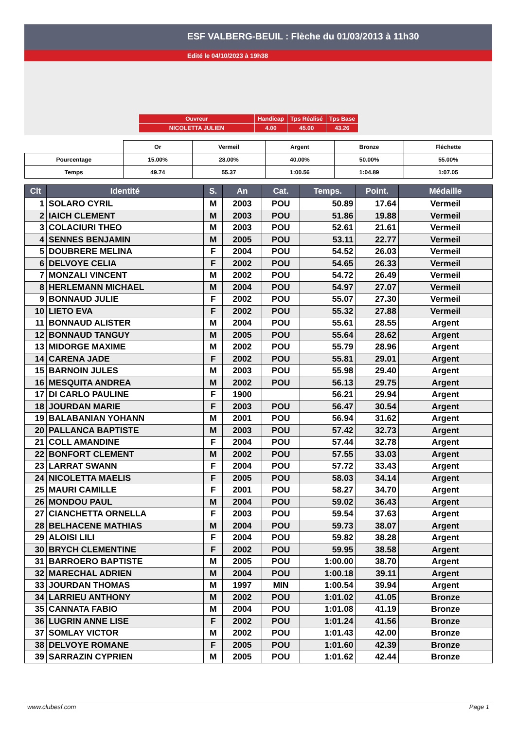ESF VALBERG-BEUIL : Flèche du 01/03/2013 à 11h30
Edité le 04/10/2023 à 19h38
| Ouvreur | Handicap | Tps Réalisé | Tps Base |
| NICOLETTA JULIEN | 4.00 | 45.00 | 43.26 |
| | Or | Vermeil | Argent | Bronze | Fléchette |
| Pourcentage | 15.00% | 28.00% | 40.00% | 50.00% | 55.00% |
| Temps | 49.74 | 55.37 | 1:00.56 | 1:04.89 | 1:07.05 |
| Clt | Identité | S. | An | Cat. | Temps. | Point. | Médaille |
| --- | --- | --- | --- | --- | --- | --- | --- |
| 1 | SOLARO CYRIL | M | 2003 | POU | 50.89 | 17.64 | Vermeil |
| 2 | IAICH CLEMENT | M | 2003 | POU | 51.86 | 19.88 | Vermeil |
| 3 | COLACIURI THEO | M | 2003 | POU | 52.61 | 21.61 | Vermeil |
| 4 | SENNES BENJAMIN | M | 2005 | POU | 53.11 | 22.77 | Vermeil |
| 5 | DOUBRERE MELINA | F | 2004 | POU | 54.52 | 26.03 | Vermeil |
| 6 | DELVOYE CELIA | F | 2002 | POU | 54.65 | 26.33 | Vermeil |
| 7 | MONZALI VINCENT | M | 2002 | POU | 54.72 | 26.49 | Vermeil |
| 8 | HERLEMANN MICHAEL | M | 2004 | POU | 54.97 | 27.07 | Vermeil |
| 9 | BONNAUD JULIE | F | 2002 | POU | 55.07 | 27.30 | Vermeil |
| 10 | LIETO EVA | F | 2002 | POU | 55.32 | 27.88 | Vermeil |
| 11 | BONNAUD ALISTER | M | 2004 | POU | 55.61 | 28.55 | Argent |
| 12 | BONNAUD TANGUY | M | 2005 | POU | 55.64 | 28.62 | Argent |
| 13 | MIDORGE MAXIME | M | 2002 | POU | 55.79 | 28.96 | Argent |
| 14 | CARENA JADE | F | 2002 | POU | 55.81 | 29.01 | Argent |
| 15 | BARNOIN JULES | M | 2003 | POU | 55.98 | 29.40 | Argent |
| 16 | MESQUITA ANDREA | M | 2002 | POU | 56.13 | 29.75 | Argent |
| 17 | DI CARLO PAULINE | F | 1900 | | 56.21 | 29.94 | Argent |
| 18 | JOURDAN MARIE | F | 2003 | POU | 56.47 | 30.54 | Argent |
| 19 | BALABANIAN YOHANN | M | 2001 | POU | 56.94 | 31.62 | Argent |
| 20 | PALLANCA BAPTISTE | M | 2003 | POU | 57.42 | 32.73 | Argent |
| 21 | COLL AMANDINE | F | 2004 | POU | 57.44 | 32.78 | Argent |
| 22 | BONFORT CLEMENT | M | 2002 | POU | 57.55 | 33.03 | Argent |
| 23 | LARRAT SWANN | F | 2004 | POU | 57.72 | 33.43 | Argent |
| 24 | NICOLETTA MAELIS | F | 2005 | POU | 58.03 | 34.14 | Argent |
| 25 | MAURI CAMILLE | F | 2001 | POU | 58.27 | 34.70 | Argent |
| 26 | MONDOU PAUL | M | 2004 | POU | 59.02 | 36.43 | Argent |
| 27 | CIANCHETTA ORNELLA | F | 2003 | POU | 59.54 | 37.63 | Argent |
| 28 | BELHACENE MATHIAS | M | 2004 | POU | 59.73 | 38.07 | Argent |
| 29 | ALOISI LILI | F | 2004 | POU | 59.82 | 38.28 | Argent |
| 30 | BRYCH CLEMENTINE | F | 2002 | POU | 59.95 | 38.58 | Argent |
| 31 | BARROERO BAPTISTE | M | 2005 | POU | 1:00.00 | 38.70 | Argent |
| 32 | MARECHAL ADRIEN | M | 2004 | POU | 1:00.18 | 39.11 | Argent |
| 33 | JOURDAN THOMAS | M | 1997 | MIN | 1:00.54 | 39.94 | Argent |
| 34 | LARRIEU ANTHONY | M | 2002 | POU | 1:01.02 | 41.05 | Bronze |
| 35 | CANNATA FABIO | M | 2004 | POU | 1:01.08 | 41.19 | Bronze |
| 36 | LUGRIN ANNE LISE | F | 2002 | POU | 1:01.24 | 41.56 | Bronze |
| 37 | SOMLAY VICTOR | M | 2002 | POU | 1:01.43 | 42.00 | Bronze |
| 38 | DELVOYE ROMANE | F | 2005 | POU | 1:01.60 | 42.39 | Bronze |
| 39 | SARRAZIN CYPRIEN | M | 2005 | POU | 1:01.62 | 42.44 | Bronze |
www.clubesf.com Page 1